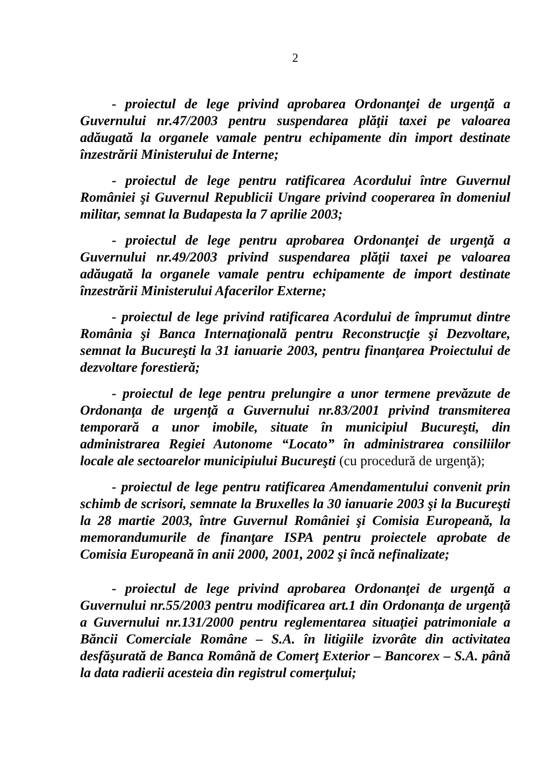2
- proiectul de lege privind aprobarea Ordonanţei de urgenţă a Guvernului nr.47/2003 pentru suspendarea plăţii taxei pe valoarea adăugată la organele vamale pentru echipamente din import destinate înzestrării Ministerului de Interne;
- proiectul de lege pentru ratificarea Acordului între Guvernul României şi Guvernul Republicii Ungare privind cooperarea în domeniul militar, semnat la Budapesta la 7 aprilie 2003;
- proiectul de lege pentru aprobarea Ordonanţei de urgenţă a Guvernului nr.49/2003 privind suspendarea plăţii taxei pe valoarea adăugată la organele vamale pentru echipamente de import destinate înzestrării Ministerului Afacerilor Externe;
- proiectul de lege privind ratificarea Acordului de împrumut dintre România şi Banca Internaţională pentru Reconstrucţie şi Dezvoltare, semnat la Bucureşti la 31 ianuarie 2003, pentru finanţarea Proiectului de dezvoltare forestieră;
- proiectul de lege pentru prelungire a unor termene prevăzute de Ordonanţa de urgenţă a Guvernului nr.83/2001 privind transmiterea temporară a unor imobile, situate în municipiul Bucureşti, din administrarea Regiei Autonome “Locato” în administrarea consiliilor locale ale sectoarelor municipiului Bucureşti (cu procedură de urgenţă);
- proiectul de lege pentru ratificarea Amendamentului convenit prin schimb de scrisori, semnate la Bruxelles la 30 ianuarie 2003 şi la Bucureşti la 28 martie 2003, între Guvernul României şi Comisia Europeană, la memorandumurile de finanţare ISPA pentru proiectele aprobate de Comisia Europeană în anii 2000, 2001, 2002 şi încă nefinalizate;
- proiectul de lege privind aprobarea Ordonanţei de urgenţă a Guvernului nr.55/2003 pentru modificarea art.1 din Ordonanţa de urgenţă a Guvernului nr.131/2000 pentru reglementarea situaţiei patrimoniale a Băncii Comerciale Române – S.A. în litigiile izvorâte din activitatea desfăşurată de Banca Română de Comerţ Exterior – Bancorex – S.A. până la data radierii acesteia din registrul comerţului;